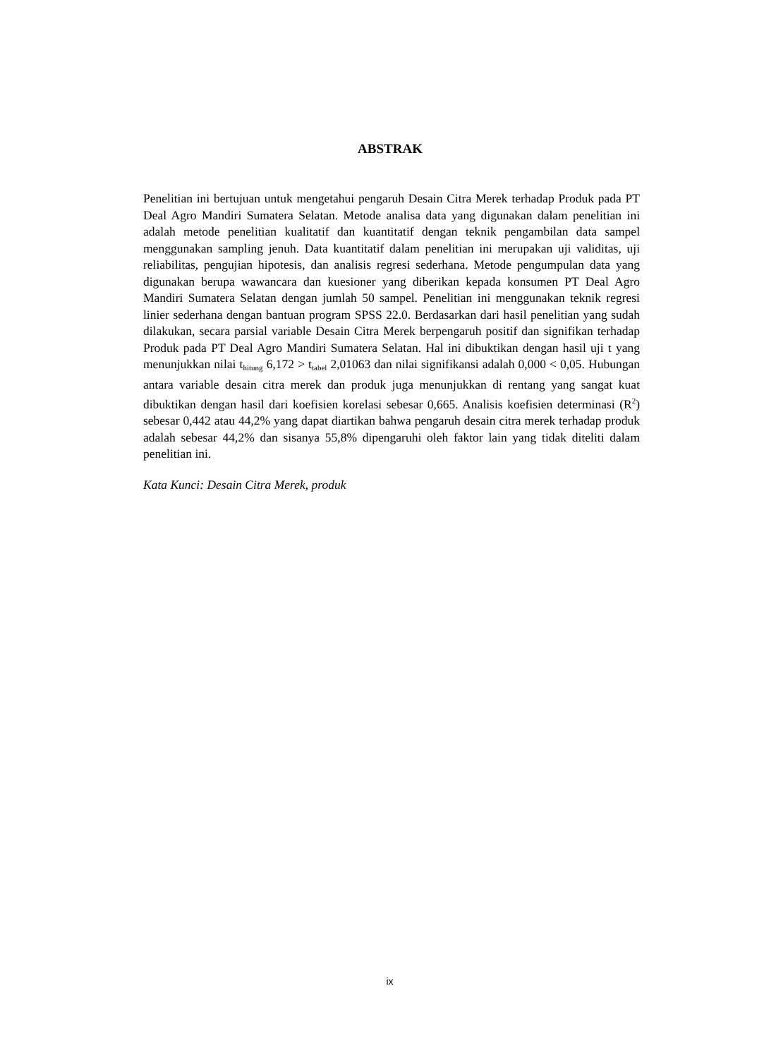ABSTRAK
Penelitian ini bertujuan untuk mengetahui pengaruh Desain Citra Merek terhadap Produk pada PT Deal Agro Mandiri Sumatera Selatan. Metode analisa data yang digunakan dalam penelitian ini adalah metode penelitian kualitatif dan kuantitatif dengan teknik pengambilan data sampel menggunakan sampling jenuh. Data kuantitatif dalam penelitian ini merupakan uji validitas, uji reliabilitas, pengujian hipotesis, dan analisis regresi sederhana. Metode pengumpulan data yang digunakan berupa wawancara dan kuesioner yang diberikan kepada konsumen PT Deal Agro Mandiri Sumatera Selatan dengan jumlah 50 sampel. Penelitian ini menggunakan teknik regresi linier sederhana dengan bantuan program SPSS 22.0. Berdasarkan dari hasil penelitian yang sudah dilakukan, secara parsial variable Desain Citra Merek berpengaruh positif dan signifikan terhadap Produk pada PT Deal Agro Mandiri Sumatera Selatan. Hal ini dibuktikan dengan hasil uji t yang menunjukkan nilai t<sub>hitung</sub> 6,172 > t<sub>tabel</sub> 2,01063 dan nilai signifikansi adalah 0,000 < 0,05. Hubungan antara variable desain citra merek dan produk juga menunjukkan di rentang yang sangat kuat dibuktikan dengan hasil dari koefisien korelasi sebesar 0,665. Analisis koefisien determinasi (R<sup>2</sup>) sebesar 0,442 atau 44,2% yang dapat diartikan bahwa pengaruh desain citra merek terhadap produk adalah sebesar 44,2% dan sisanya 55,8% dipengaruhi oleh faktor lain yang tidak diteliti dalam penelitian ini.
Kata Kunci: Desain Citra Merek, produk
ix